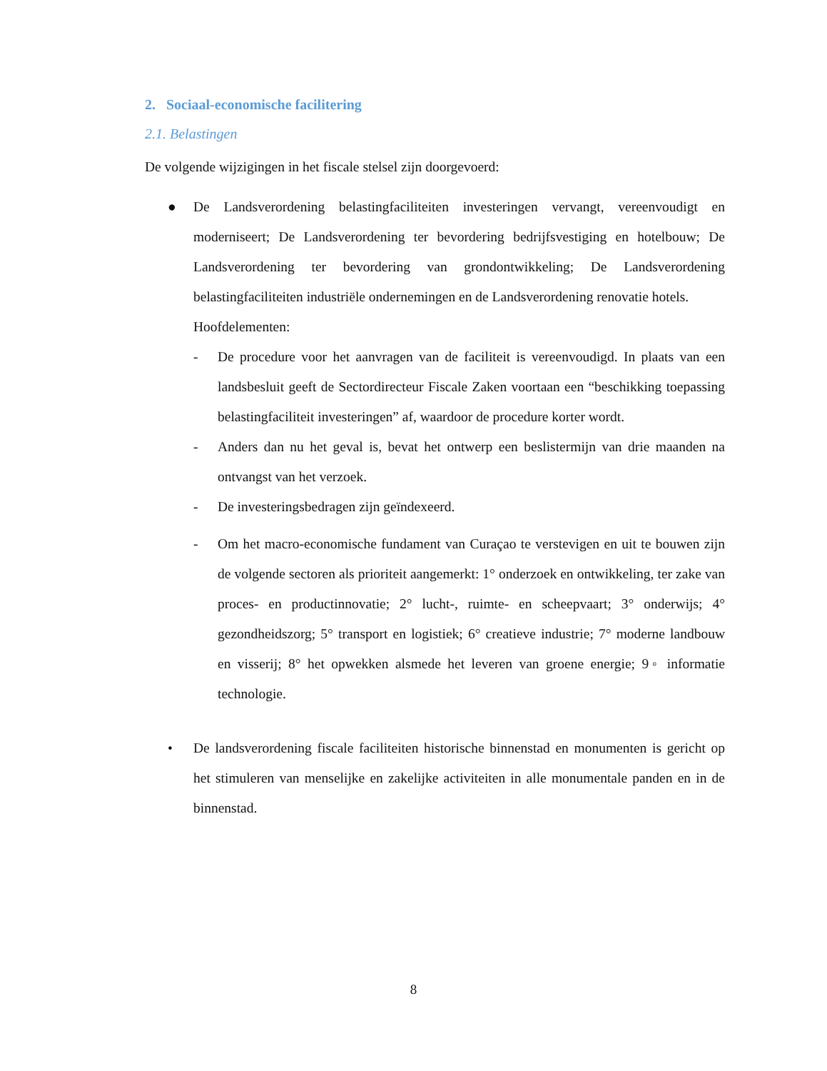2. Sociaal-economische facilitering
2.1. Belastingen
De volgende wijzigingen in het fiscale stelsel zijn doorgevoerd:
● De Landsverordening belastingfaciliteiten investeringen vervangt, vereenvoudigt en moderniseert; De Landsverordening ter bevordering bedrijfsvestiging en hotelbouw; De Landsverordening ter bevordering van grondontwikkeling; De Landsverordening belastingfaciliteiten industriële ondernemingen en de Landsverordening renovatie hotels.
Hoofdelementen:
- De procedure voor het aanvragen van de faciliteit is vereenvoudigd. In plaats van een landsbesluit geeft de Sectordirecteur Fiscale Zaken voortaan een “beschikking toepassing belastingfaciliteit investeringen” af, waardoor de procedure korter wordt.
- Anders dan nu het geval is, bevat het ontwerp een beslistermijn van drie maanden na ontvangst van het verzoek.
- De investeringsbedragen zijn geïndexeerd.
- Om het macro-economische fundament van Curaçao te verstevigen en uit te bouwen zijn de volgende sectoren als prioriteit aangemerkt: 1° onderzoek en ontwikkeling, ter zake van proces- en productinnovatie; 2° lucht-, ruimte- en scheepvaart; 3° onderwijs; 4° gezondheidszorg; 5° transport en logistiek; 6° creatieve industrie; 7° moderne landbouw en visserij; 8° het opwekken alsmede het leveren van groene energie; 9◦ informatie technologie.
• De landsverordening fiscale faciliteiten historische binnenstad en monumenten is gericht op het stimuleren van menselijke en zakelijke activiteiten in alle monumentale panden en in de binnenstad.
8